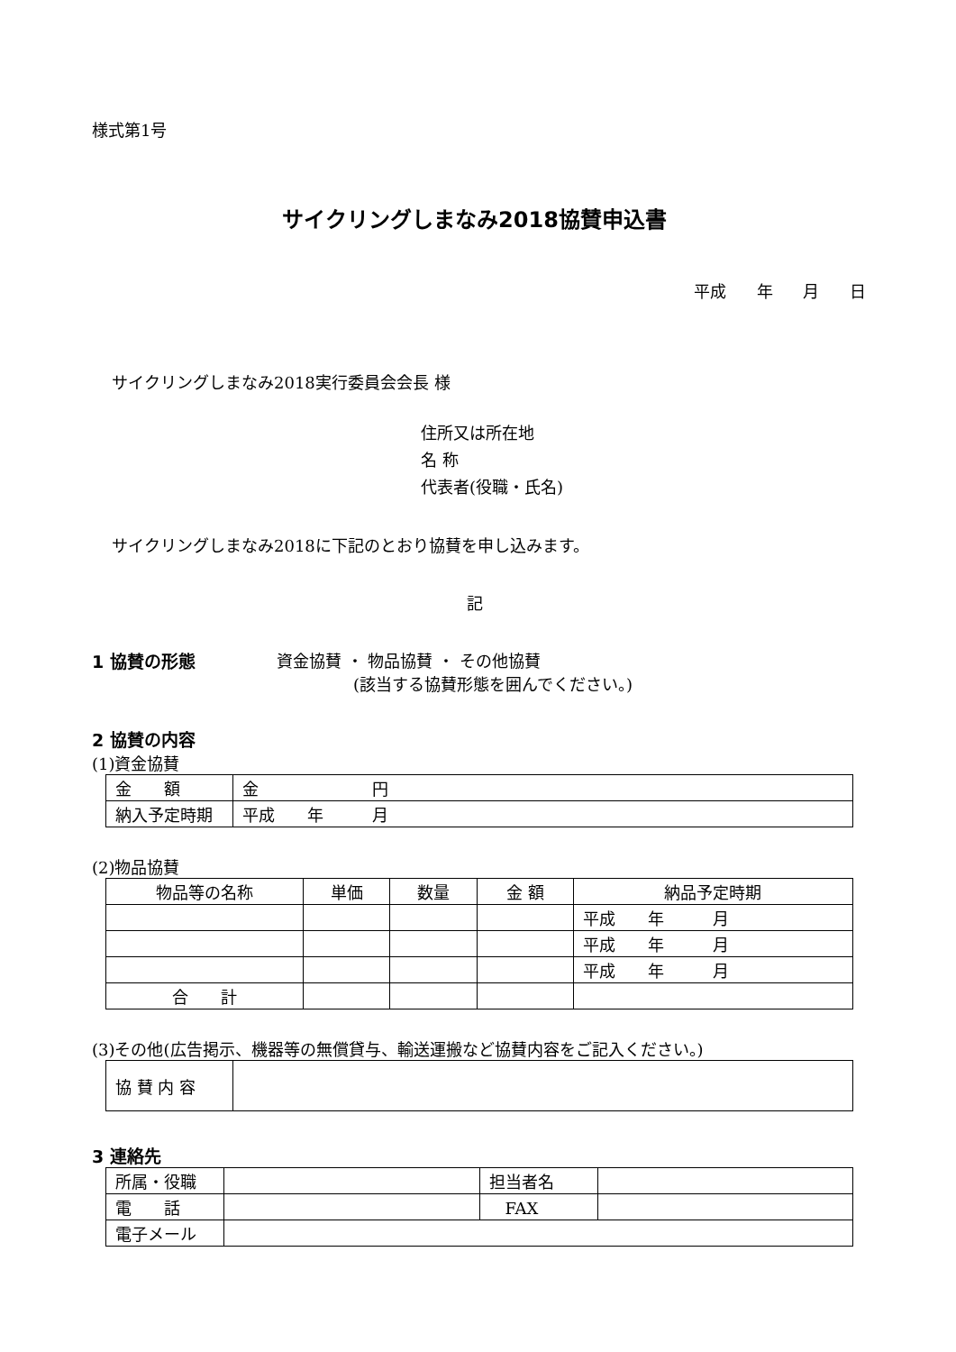様式第1号
サイクリングしまなみ2018協賛申込書
平成 年 月 日
サイクリングしまなみ2018実行委員会会長 様
住所又は所在地
名 称
代表者(役職・氏名)
サイクリングしまなみ2018に下記のとおり協賛を申し込みます。
記
1 協賛の形態 資金協賛 ・ 物品協賛 ・ その他協賛
(該当する協賛形態を囲んでください。)
2 協賛の内容
(1)資金協賛
| 金 額 | 金 円 |
| 納入予定時期 | 平成 年 月 |
(2)物品協賛
| 物品等の名称 | 単価 | 数量 | 金 額 | 納品予定時期 |
| | | | | 平成 年 月 |
| | | | | 平成 年 月 |
| | | | | 平成 年 月 |
| 合 計 | | | | |
(3)その他(広告掲示、機器等の無償貸与、輸送運搬など協賛内容をご記入ください。)
| 協 賛 内 容 | |
3 連絡先
| 所属・役職 | | 担当者名 | |
| 電 話 | | FAX | |
| 電子メール | | | |